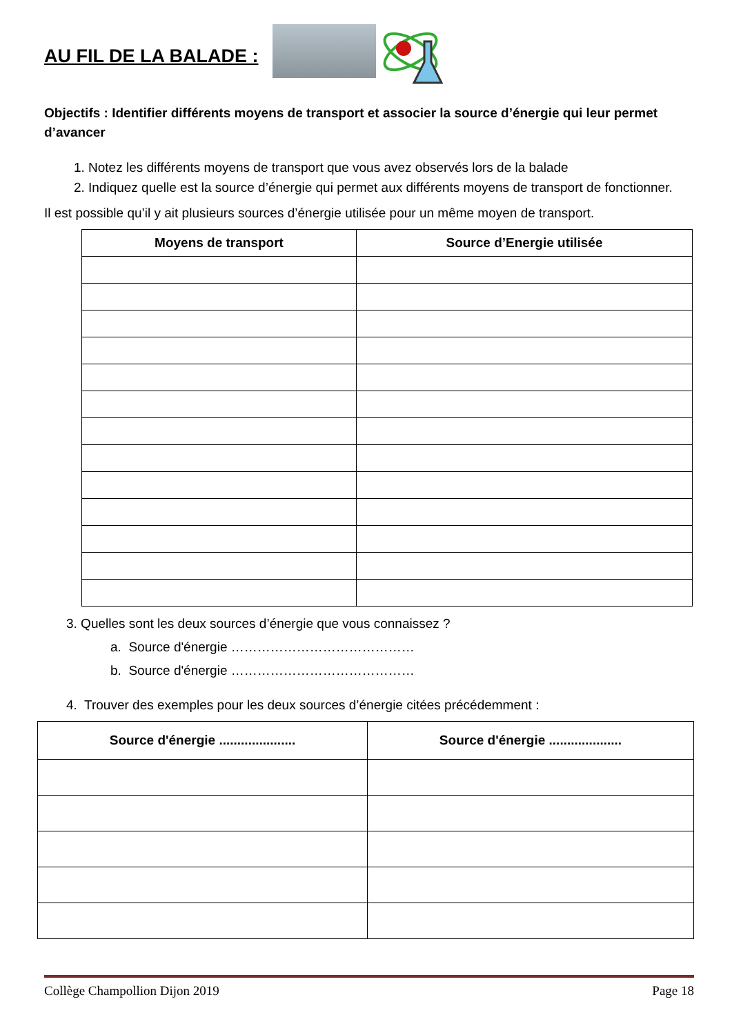AU FIL DE LA BALADE :
Objectifs : Identifier différents moyens de transport et associer la source d’énergie qui leur permet d’avancer
1. Notez les différents moyens de transport que vous avez observés lors de la balade
2. Indiquez quelle est la source d’énergie qui permet aux différents moyens de transport de fonctionner.
Il est possible qu’il y ait plusieurs sources d’énergie utilisée pour un même moyen de transport.
| Moyens de transport | Source d’Energie utilisée |
| --- | --- |
3. Quelles sont les deux sources d’énergie que vous connaissez ?
a. Source d'énergie ……………………………………
b. Source d'énergie ……………………………………
4. Trouver des exemples pour les deux sources d’énergie citées précédemment :
| Source d'énergie ..................... | Source d'énergie .................... |
| --- | --- |
Collège Champollion Dijon 2019 Page 18